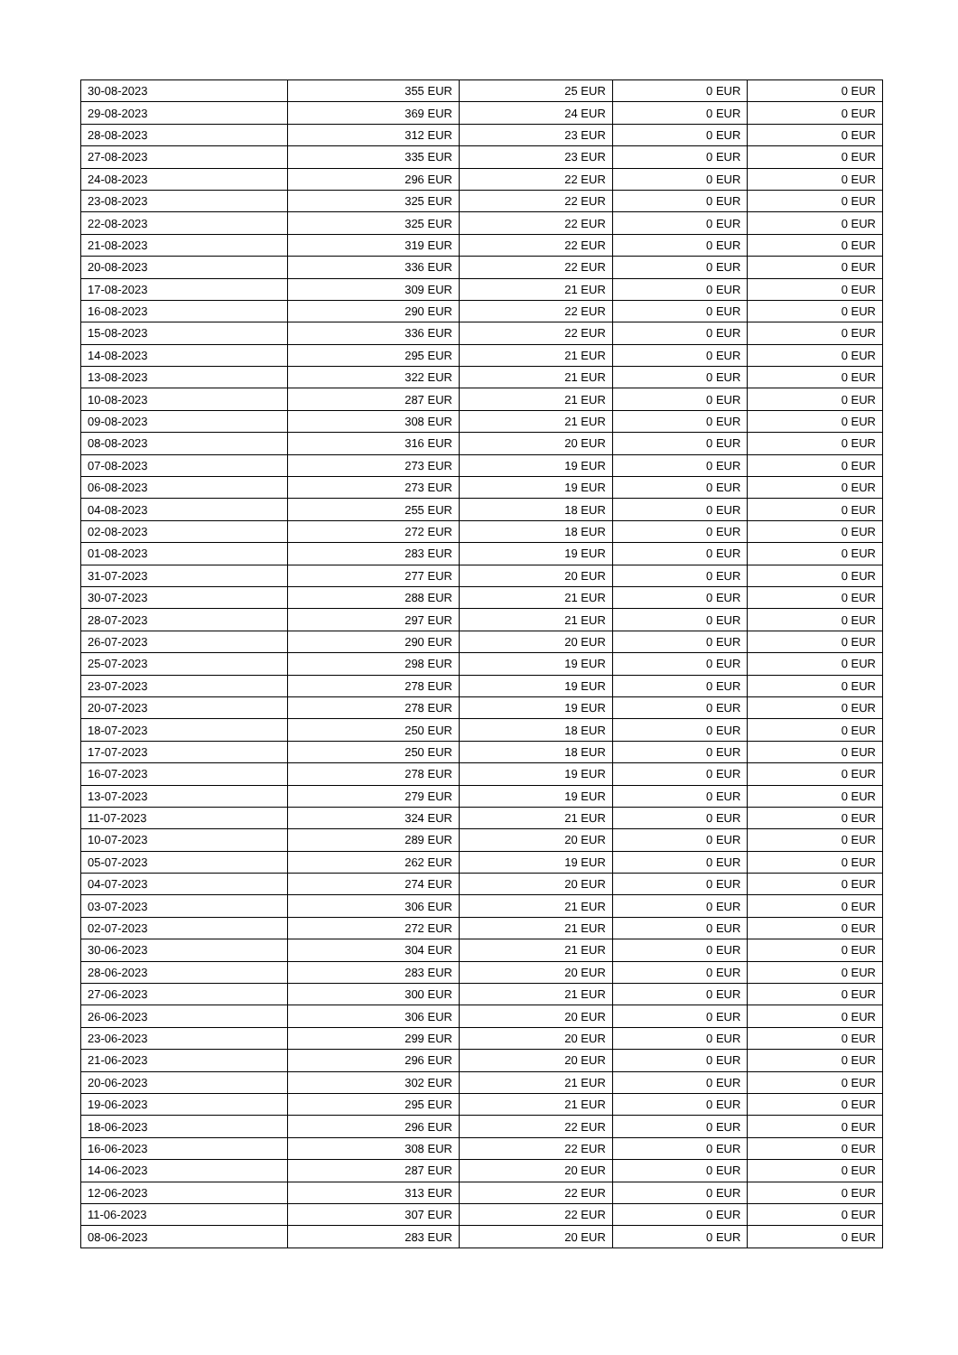| 30-08-2023 | 355 EUR | 25 EUR | 0 EUR | 0 EUR |
| 29-08-2023 | 369 EUR | 24 EUR | 0 EUR | 0 EUR |
| 28-08-2023 | 312 EUR | 23 EUR | 0 EUR | 0 EUR |
| 27-08-2023 | 335 EUR | 23 EUR | 0 EUR | 0 EUR |
| 24-08-2023 | 296 EUR | 22 EUR | 0 EUR | 0 EUR |
| 23-08-2023 | 325 EUR | 22 EUR | 0 EUR | 0 EUR |
| 22-08-2023 | 325 EUR | 22 EUR | 0 EUR | 0 EUR |
| 21-08-2023 | 319 EUR | 22 EUR | 0 EUR | 0 EUR |
| 20-08-2023 | 336 EUR | 22 EUR | 0 EUR | 0 EUR |
| 17-08-2023 | 309 EUR | 21 EUR | 0 EUR | 0 EUR |
| 16-08-2023 | 290 EUR | 22 EUR | 0 EUR | 0 EUR |
| 15-08-2023 | 336 EUR | 22 EUR | 0 EUR | 0 EUR |
| 14-08-2023 | 295 EUR | 21 EUR | 0 EUR | 0 EUR |
| 13-08-2023 | 322 EUR | 21 EUR | 0 EUR | 0 EUR |
| 10-08-2023 | 287 EUR | 21 EUR | 0 EUR | 0 EUR |
| 09-08-2023 | 308 EUR | 21 EUR | 0 EUR | 0 EUR |
| 08-08-2023 | 316 EUR | 20 EUR | 0 EUR | 0 EUR |
| 07-08-2023 | 273 EUR | 19 EUR | 0 EUR | 0 EUR |
| 06-08-2023 | 273 EUR | 19 EUR | 0 EUR | 0 EUR |
| 04-08-2023 | 255 EUR | 18 EUR | 0 EUR | 0 EUR |
| 02-08-2023 | 272 EUR | 18 EUR | 0 EUR | 0 EUR |
| 01-08-2023 | 283 EUR | 19 EUR | 0 EUR | 0 EUR |
| 31-07-2023 | 277 EUR | 20 EUR | 0 EUR | 0 EUR |
| 30-07-2023 | 288 EUR | 21 EUR | 0 EUR | 0 EUR |
| 28-07-2023 | 297 EUR | 21 EUR | 0 EUR | 0 EUR |
| 26-07-2023 | 290 EUR | 20 EUR | 0 EUR | 0 EUR |
| 25-07-2023 | 298 EUR | 19 EUR | 0 EUR | 0 EUR |
| 23-07-2023 | 278 EUR | 19 EUR | 0 EUR | 0 EUR |
| 20-07-2023 | 278 EUR | 19 EUR | 0 EUR | 0 EUR |
| 18-07-2023 | 250 EUR | 18 EUR | 0 EUR | 0 EUR |
| 17-07-2023 | 250 EUR | 18 EUR | 0 EUR | 0 EUR |
| 16-07-2023 | 278 EUR | 19 EUR | 0 EUR | 0 EUR |
| 13-07-2023 | 279 EUR | 19 EUR | 0 EUR | 0 EUR |
| 11-07-2023 | 324 EUR | 21 EUR | 0 EUR | 0 EUR |
| 10-07-2023 | 289 EUR | 20 EUR | 0 EUR | 0 EUR |
| 05-07-2023 | 262 EUR | 19 EUR | 0 EUR | 0 EUR |
| 04-07-2023 | 274 EUR | 20 EUR | 0 EUR | 0 EUR |
| 03-07-2023 | 306 EUR | 21 EUR | 0 EUR | 0 EUR |
| 02-07-2023 | 272 EUR | 21 EUR | 0 EUR | 0 EUR |
| 30-06-2023 | 304 EUR | 21 EUR | 0 EUR | 0 EUR |
| 28-06-2023 | 283 EUR | 20 EUR | 0 EUR | 0 EUR |
| 27-06-2023 | 300 EUR | 21 EUR | 0 EUR | 0 EUR |
| 26-06-2023 | 306 EUR | 20 EUR | 0 EUR | 0 EUR |
| 23-06-2023 | 299 EUR | 20 EUR | 0 EUR | 0 EUR |
| 21-06-2023 | 296 EUR | 20 EUR | 0 EUR | 0 EUR |
| 20-06-2023 | 302 EUR | 21 EUR | 0 EUR | 0 EUR |
| 19-06-2023 | 295 EUR | 21 EUR | 0 EUR | 0 EUR |
| 18-06-2023 | 296 EUR | 22 EUR | 0 EUR | 0 EUR |
| 16-06-2023 | 308 EUR | 22 EUR | 0 EUR | 0 EUR |
| 14-06-2023 | 287 EUR | 20 EUR | 0 EUR | 0 EUR |
| 12-06-2023 | 313 EUR | 22 EUR | 0 EUR | 0 EUR |
| 11-06-2023 | 307 EUR | 22 EUR | 0 EUR | 0 EUR |
| 08-06-2023 | 283 EUR | 20 EUR | 0 EUR | 0 EUR |